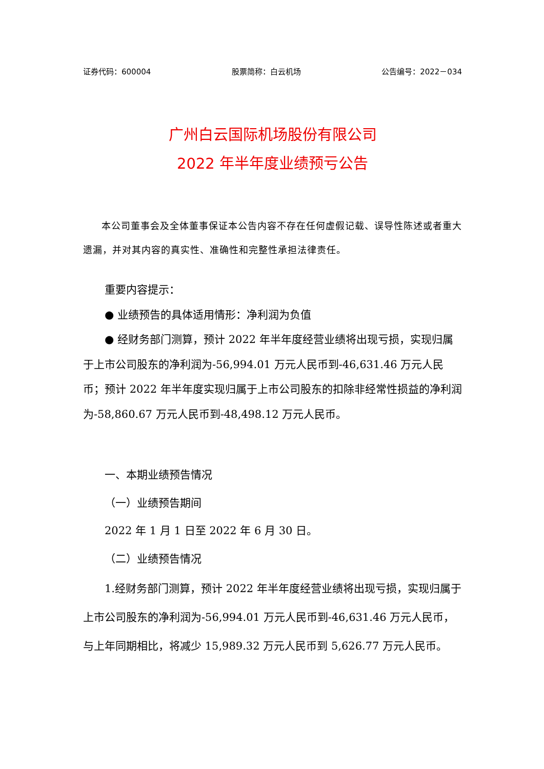证券代码：600004 股票简称：白云机场 公告编号：2022－034
广州白云国际机场股份有限公司
2022 年半年度业绩预亏公告
本公司董事会及全体董事保证本公告内容不存在任何虚假记载、误导性陈述或者重大遗漏，并对其内容的真实性、准确性和完整性承担法律责任。
重要内容提示：
● 业绩预告的具体适用情形：净利润为负值
● 经财务部门测算，预计 2022 年半年度经营业绩将出现亏损，实现归属于上市公司股东的净利润为-56,994.01 万元人民币到-46,631.46 万元人民币；预计 2022 年半年度实现归属于上市公司股东的扣除非经常性损益的净利润为-58,860.67 万元人民币到-48,498.12 万元人民币。
一、本期业绩预告情况
（一）业绩预告期间
2022 年 1 月 1 日至 2022 年 6 月 30 日。
（二）业绩预告情况
1.经财务部门测算，预计 2022 年半年度经营业绩将出现亏损，实现归属于上市公司股东的净利润为-56,994.01 万元人民币到-46,631.46 万元人民币，与上年同期相比，将减少 15,989.32 万元人民币到 5,626.77 万元人民币。